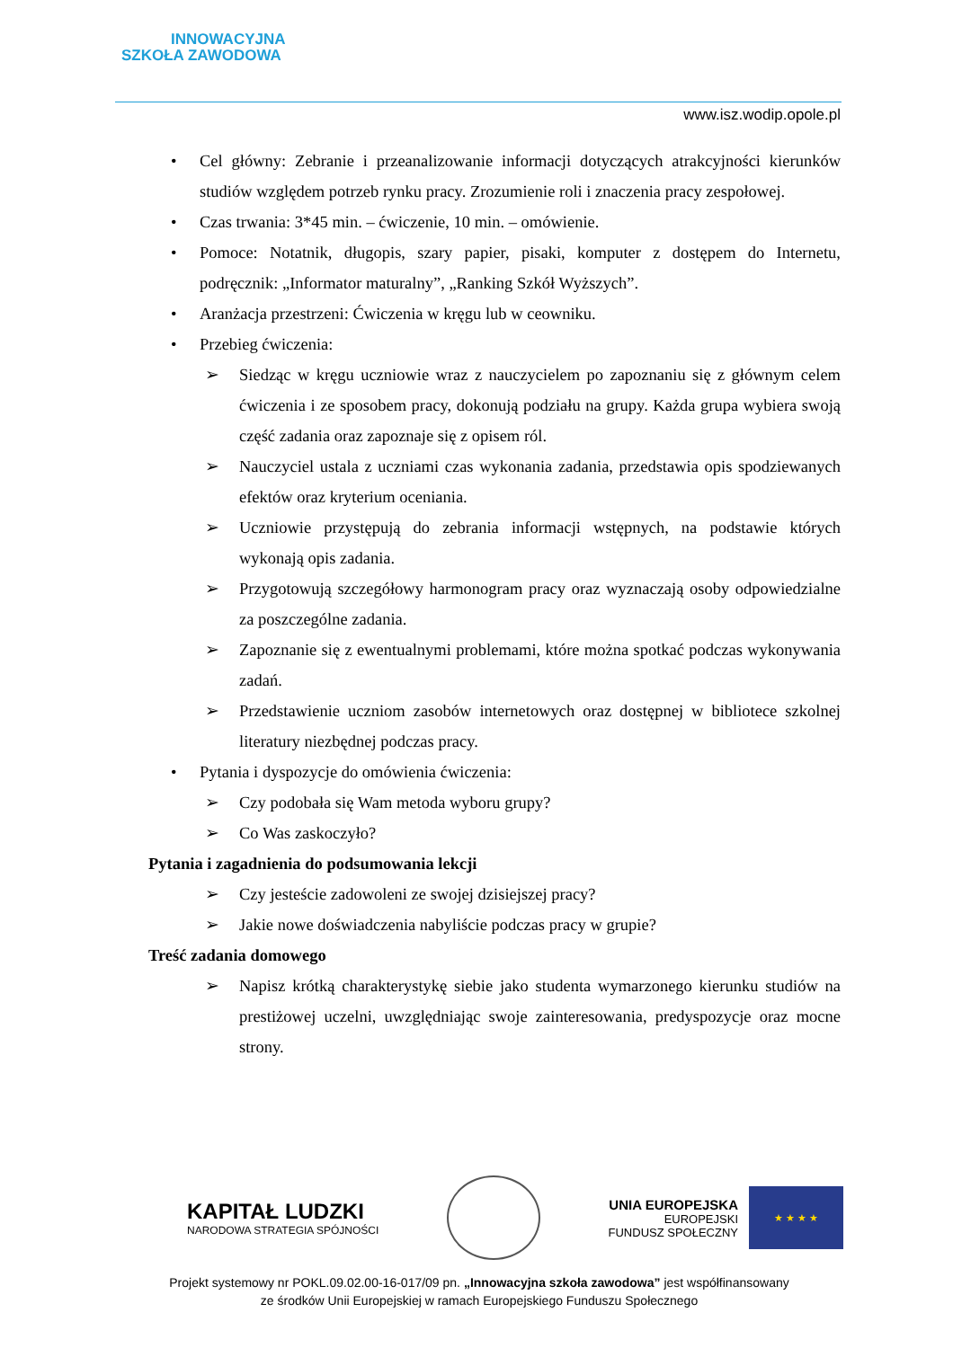INNOWACYJNA
SZKOŁA ZAWODOWA
www.isz.wodip.opole.pl
• Cel główny: Zebranie i przeanalizowanie informacji dotyczących atrakcyjności kierunków studiów względem potrzeb rynku pracy. Zrozumienie roli i znaczenia pracy zespołowej.
• Czas trwania: 3*45 min. – ćwiczenie, 10 min. – omówienie.
• Pomoce: Notatnik, długopis, szary papier, pisaki, komputer z dostępem do Internetu, podręcznik: „Informator maturalny”, „Ranking Szkół Wyższych”.
• Aranżacja przestrzeni: Ćwiczenia w kręgu lub w ceowniku.
• Przebieg ćwiczenia:
➢ Siedząc w kręgu uczniowie wraz z nauczycielem po zapoznaniu się z głównym celem ćwiczenia i ze sposobem pracy, dokonują podziału na grupy. Każda grupa wybiera swoją część zadania oraz zapoznaje się z opisem ról.
➢ Nauczyciel ustala z uczniami czas wykonania zadania, przedstawia opis spodziewanych efektów oraz kryterium oceniania.
➢ Uczniowie przystępują do zebrania informacji wstępnych, na podstawie których wykonają opis zadania.
➢ Przygotowują szczegółowy harmonogram pracy oraz wyznaczają osoby odpowiedzialne za poszczególne zadania.
➢ Zapoznanie się z ewentualnymi problemami, które można spotkać podczas wykonywania zadań.
➢ Przedstawienie uczniom zasobów internetowych oraz dostępnej w bibliotece szkolnej literatury niezbędnej podczas pracy.
• Pytania i dyspozycje do omówienia ćwiczenia:
➢ Czy podobała się Wam metoda wyboru grupy?
➢ Co Was zaskoczyło?
Pytania i zagadnienia do podsumowania lekcji
➢ Czy jesteście zadowoleni ze swojej dzisiejszej pracy?
➢ Jakie nowe doświadczenia nabyliście podczas pracy w grupie?
Treść zadania domowego
➢ Napisz krótką charakterystykę siebie jako studenta wymarzonego kierunku studiów na prestiżowej uczelni, uwzględniając swoje zainteresowania, predyspozycje oraz mocne strony.
KAPITAŁ LUDZKI
NARODOWA STRATEGIA SPÓJNOŚCI
UNIA EUROPEJSKA
EUROPEJSKI
FUNDUSZ SPOŁECZNY
★ ★ ★ ★
Projekt systemowy nr POKL.09.02.00-16-017/09 pn. „Innowacyjna szkoła zawodowa” jest współfinansowany
ze środków Unii Europejskiej w ramach Europejskiego Funduszu Społecznego